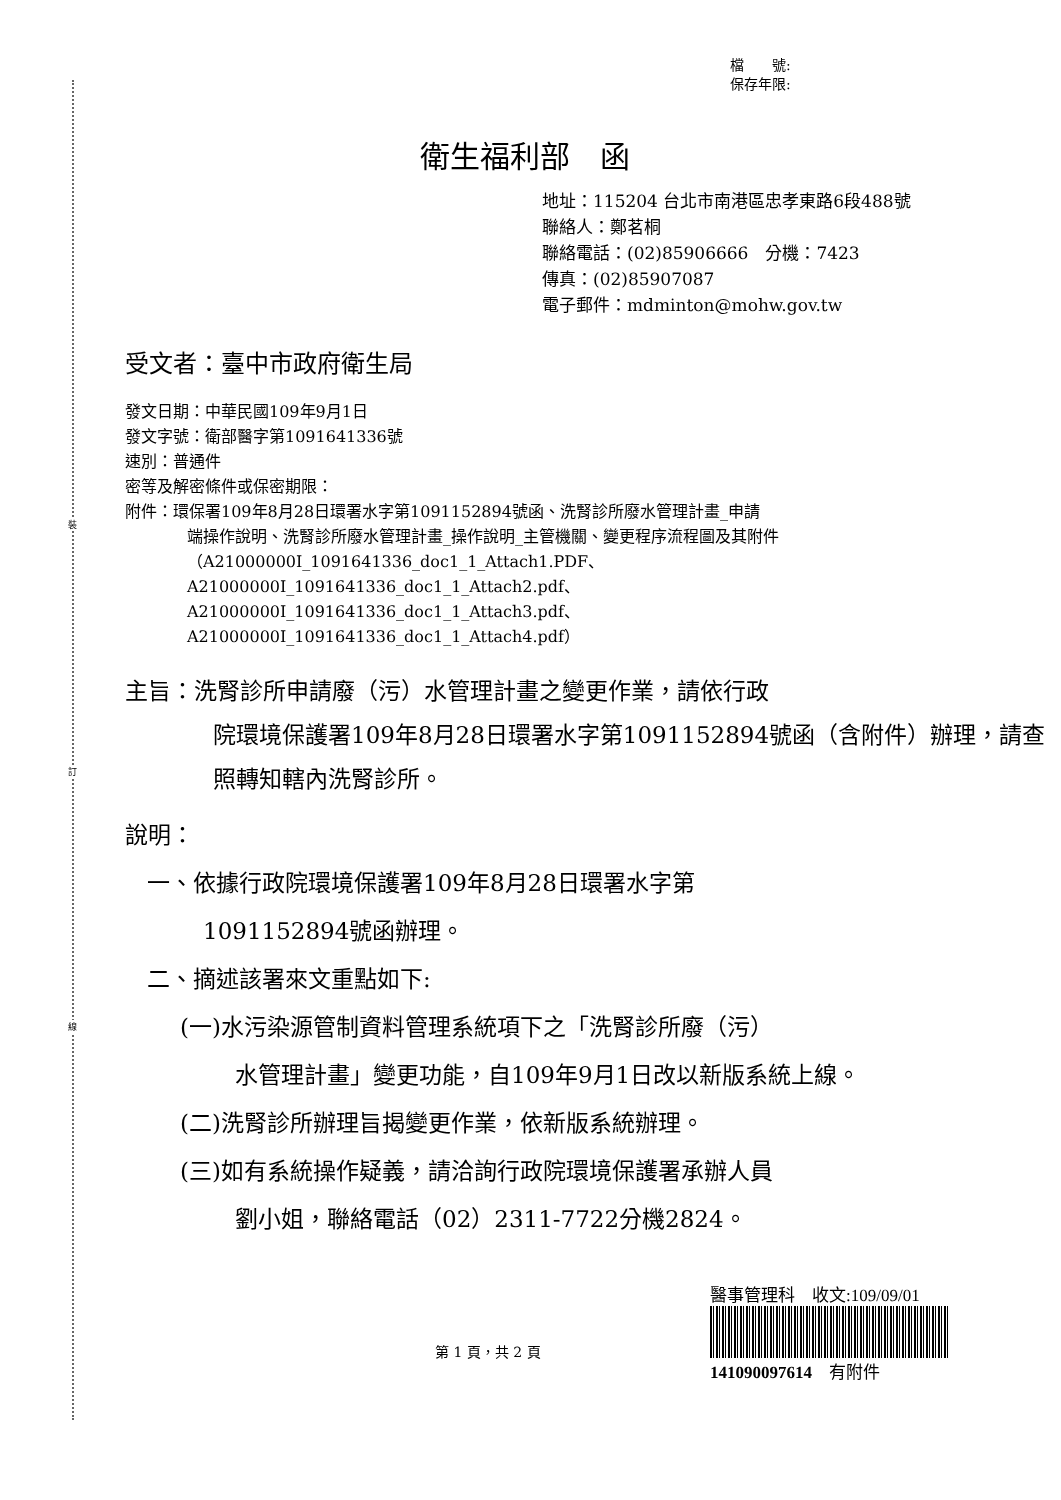裝
訂
線
檔　　號:
保存年限:
衛生福利部　函
地址：115204 台北市南港區忠孝東路6段488號
聯絡人：鄭茗桐
聯絡電話：(02)85906666　分機：7423
傳真：(02)85907087
電子郵件：mdminton@mohw.gov.tw
受文者：臺中市政府衛生局
發文日期：中華民國109年9月1日
發文字號：衛部醫字第1091641336號
速別：普通件
密等及解密條件或保密期限：
附件：環保署109年8月28日環署水字第1091152894號函、洗腎診所廢水管理計畫_申請
端操作說明、洗腎診所廢水管理計畫_操作說明_主管機關、變更程序流程圖及其附件（A21000000I_1091641336_doc1_1_Attach1.PDF、
A21000000I_1091641336_doc1_1_Attach2.pdf、
A21000000I_1091641336_doc1_1_Attach3.pdf、
A21000000I_1091641336_doc1_1_Attach4.pdf）
主旨：洗腎診所申請廢（污）水管理計畫之變更作業，請依行政
院環境保護署109年8月28日環署水字第1091152894號函（含附件）辦理，請查照轉知轄內洗腎診所。
說明：
一、依據行政院環境保護署109年8月28日環署水字第
1091152894號函辦理。
二、摘述該署來文重點如下:
(一)水污染源管制資料管理系統項下之「洗腎診所廢（污）
水管理計畫」變更功能，自109年9月1日改以新版系統上線。
(二)洗腎診所辦理旨揭變更作業，依新版系統辦理。
(三)如有系統操作疑義，請洽詢行政院環境保護署承辦人員
劉小姐，聯絡電話（02）2311-7722分機2824。
第 1 頁，共 2 頁
醫事管理科　收文:109/09/01
141090097614　有附件